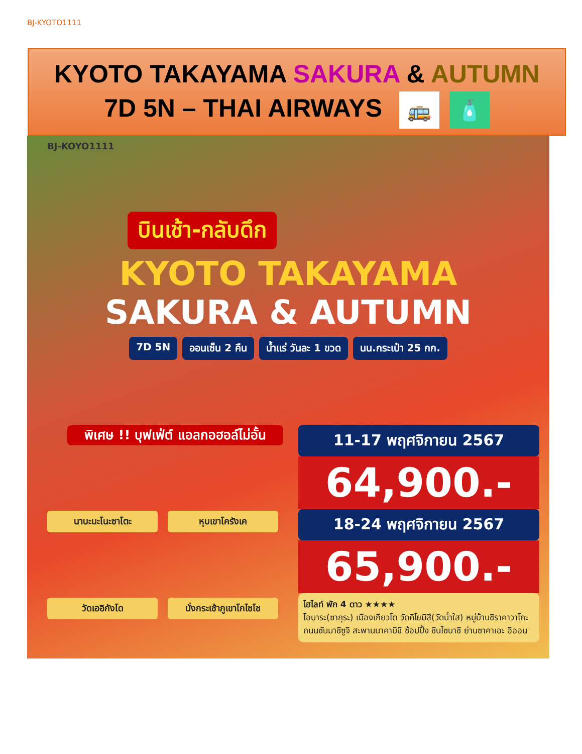BJ-KYOTO1111
KYOTO TAKAYAMA SAKURA & AUTUMN
7D 5N – THAI AIRWAYS 🚌 🧴
BJ-KOYO1111
บินเช้า-กลับดึก
KYOTO TAKAYAMA
SAKURA & AUTUMN
7D 5N ออนเซ็น 2 คืน น้ำแร่ วันละ 1 ขวด นน.กระเป๋า 25 กก.
พิเศษ !! บุฟเฟ่ต์ แอลกอฮอล์ไม่อั้น
นาบะนะโนะซาโตะ หุบเขาโครังเค วัดเออิกังโด นั่งกระเช้าภูเขาโกไซโช
11-17 พฤศจิกายน 2567
64,900.-
18-24 พฤศจิกายน 2567
65,900.-
ไฮไลท์ พัก 4 ดาว ★★★★
โอบาระ(ซากุระ) เมืองเกียวโต วัดคิโยมิสึ(วัดน้ำใส) หมู่บ้านชิราคาวาโกะ ถนนซันมาชิซูจิ สะพานนาคาบิชิ ช้อปปิ้ง ชินไซบาชิ ย่านซาคาเอะ อิออน